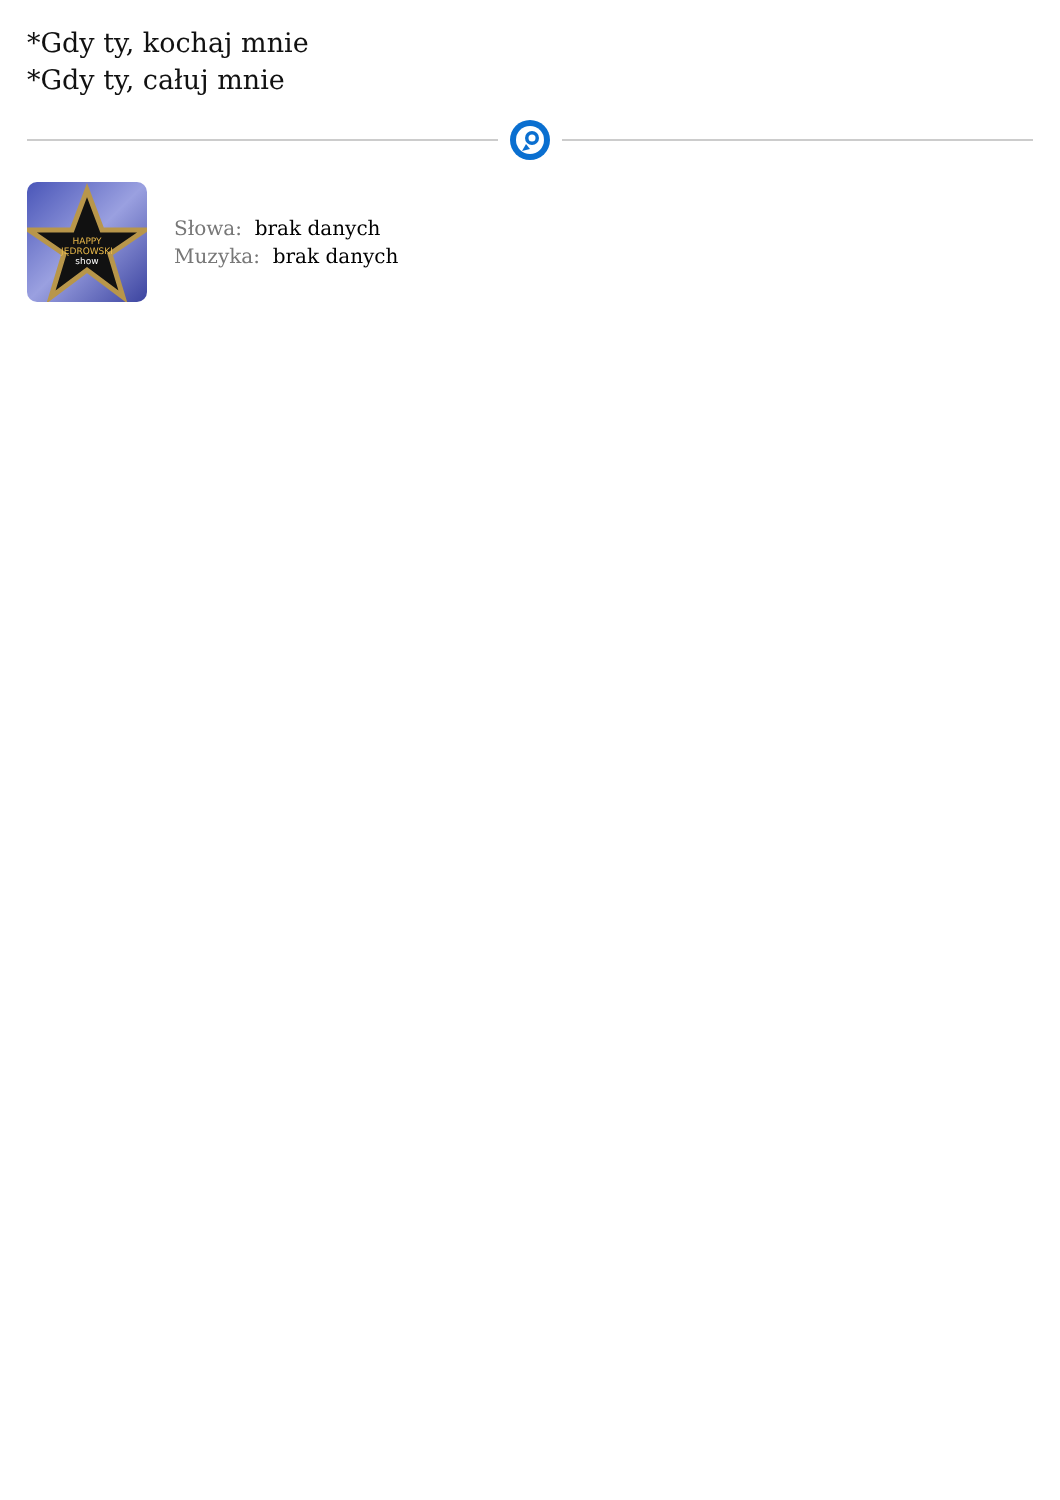*Gdy ty, kochaj mnie
*Gdy ty, całuj mnie
HAPPY
JĘDROWSKI
show
Słowa: brak danych
Muzyka: brak danych